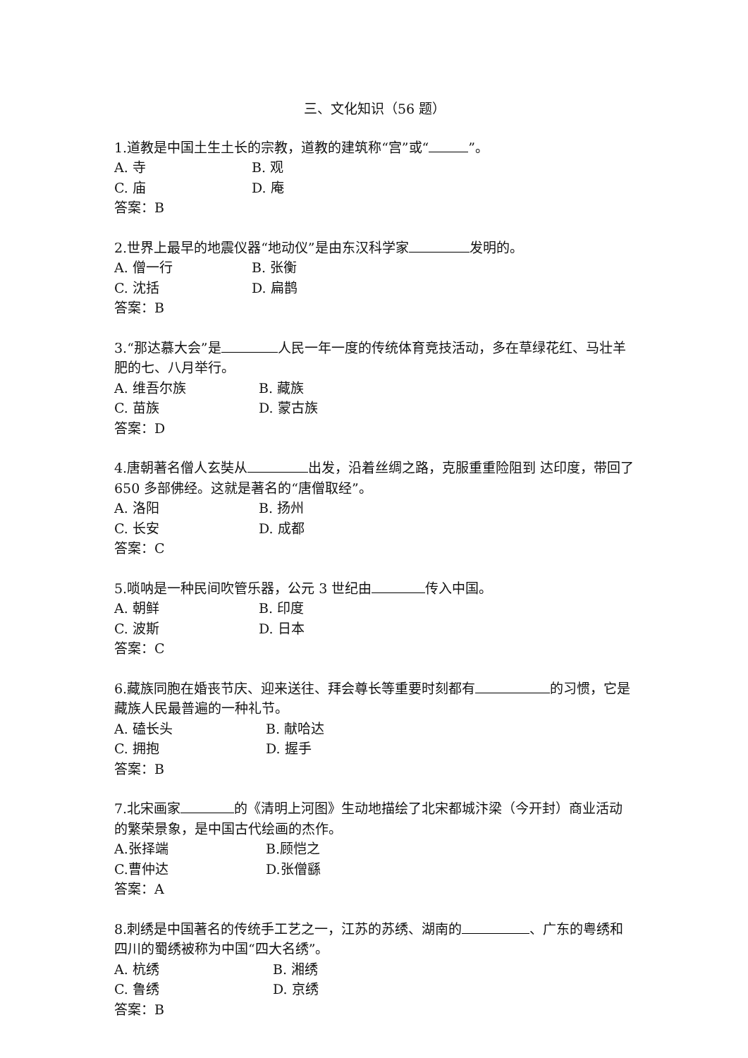三、文化知识（56 题）
1.道教是中国土生土长的宗教，道教的建筑称“宫”或“ ”。
A. 寺 B. 观
C. 庙 D. 庵
答案：B
2.世界上最早的地震仪器“地动仪”是由东汉科学家 发明的。
A. 僧一行 B. 张衡
C. 沈括 D. 扁鹊
答案：B
3.“那达慕大会”是 人民一年一度的传统体育竞技活动，多在草绿花红、马壮羊肥的七、八月举行。
A. 维吾尔族 B. 藏族
C. 苗族 D. 蒙古族
答案：D
4.唐朝著名僧人玄奘从 出发，沿着丝绸之路，克服重重险阻到 达印度，带回了 650 多部佛经。这就是著名的“唐僧取经”。
A. 洛阳 B. 扬州
C. 长安 D. 成都
答案：C
5.唢呐是一种民间吹管乐器，公元 3 世纪由 传入中国。
A. 朝鲜 B. 印度
C. 波斯 D. 日本
答案：C
6.藏族同胞在婚丧节庆、迎来送往、拜会尊长等重要时刻都有 的习惯，它是藏族人民最普遍的一种礼节。
A. 磕长头 B. 献哈达
C. 拥抱 D. 握手
答案：B
7.北宋画家 的《清明上河图》生动地描绘了北宋都城汴梁（今开封）商业活动的繁荣景象，是中国古代绘画的杰作。
A.张择端 B.顾恺之
C.曹仲达 D.张僧繇
答案：A
8.刺绣是中国著名的传统手工艺之一，江苏的苏绣、湖南的 、广东的粤绣和四川的蜀绣被称为中国“四大名绣”。
A. 杭绣 B. 湘绣
C. 鲁绣 D. 京绣
答案：B